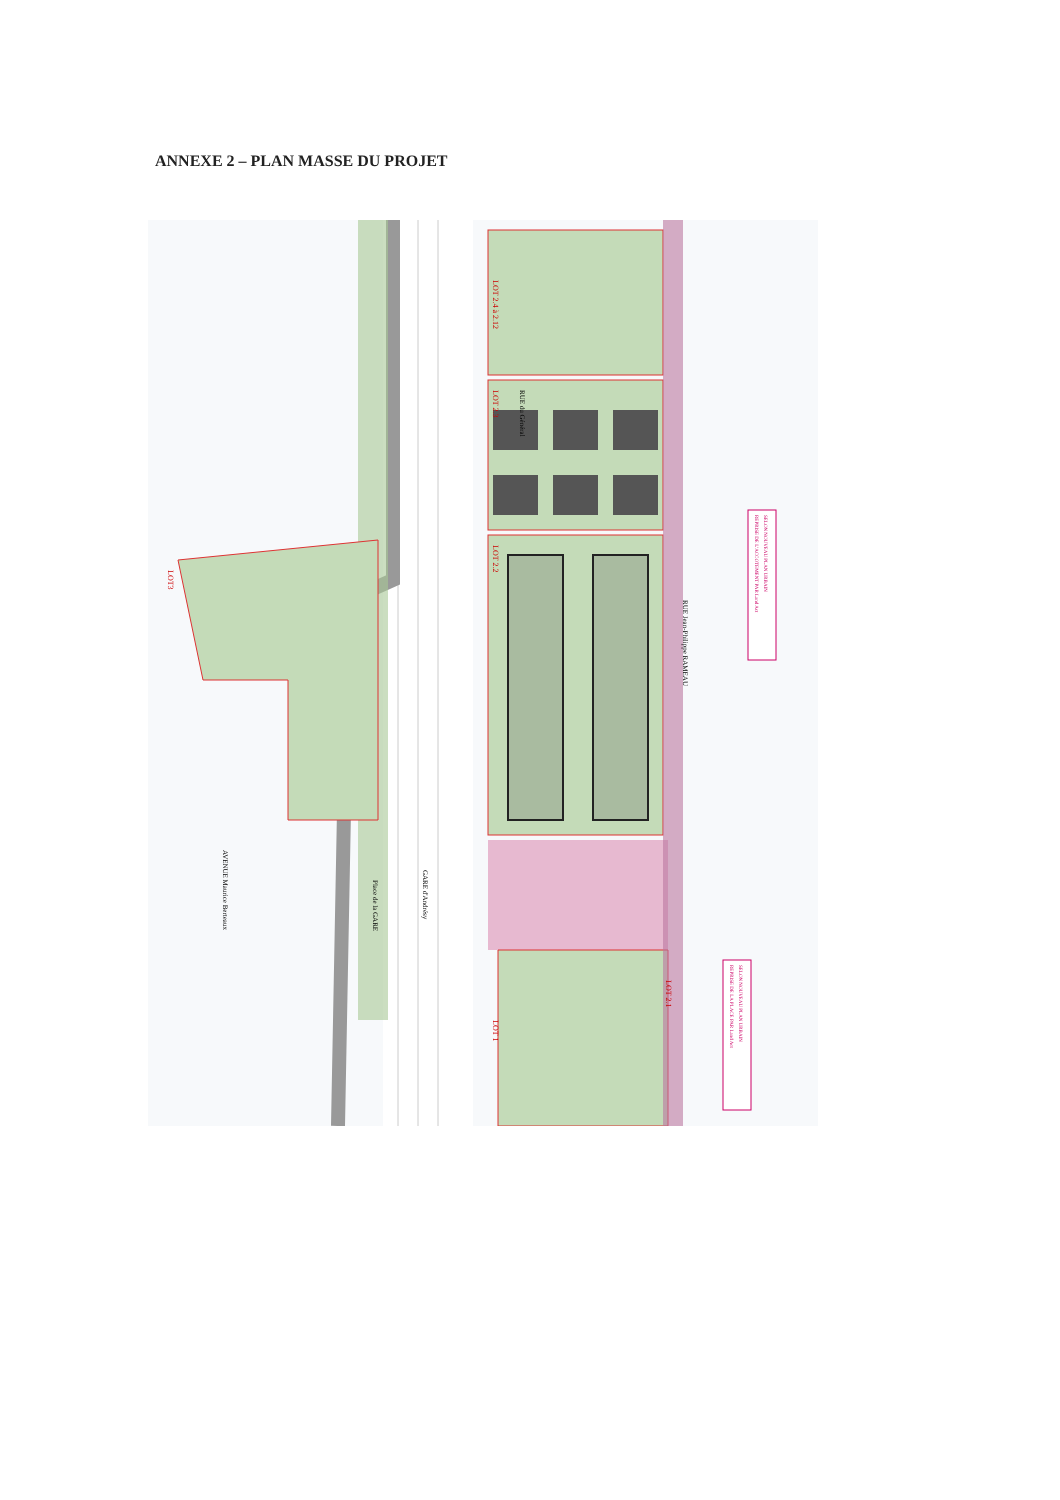ANNEXE 2 – PLAN MASSE DU PROJET
LOT 2.4 à 2.12
LOT 2.3
LOT 2.2
LOT3
LOT 1
LOT 2.1
GARE d'Andrésy
Place de la GARE
AVENUE Maurice Berteaux
RUE Jean-Philippe RAMEAU
RUE du Général
REPRISE DE L'ACCOTEMENT PAR Land Act
SELON NOUVEAU PLAN URBAIN
REPRISE DE LA PLACE PAR Land Act
SELON NOUVEAU PLAN URBAIN